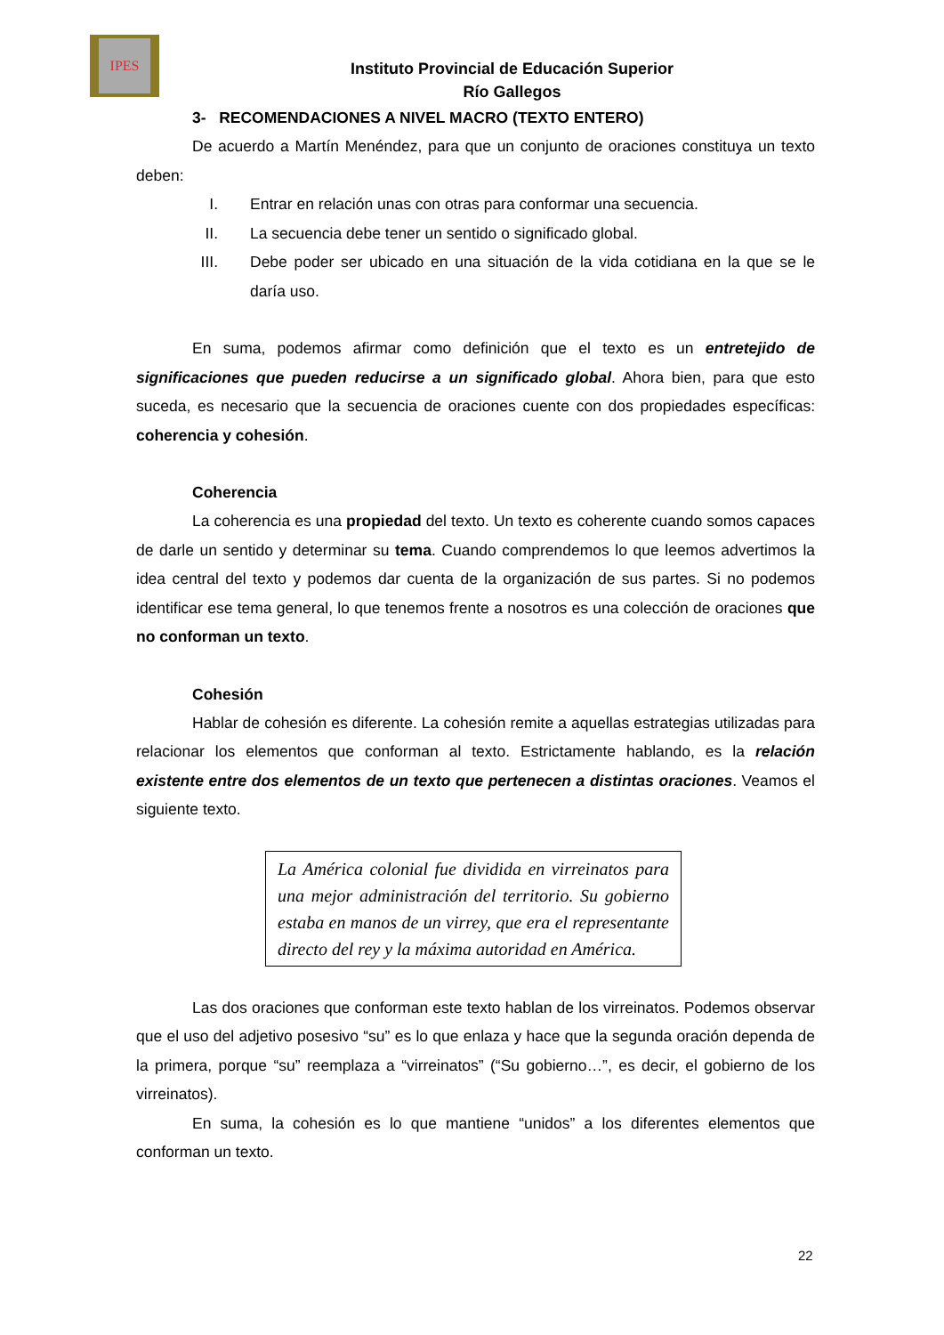IPES
Instituto Provincial de Educación Superior
Río Gallegos
3- RECOMENDACIONES A NIVEL MACRO (TEXTO ENTERO)
De acuerdo a Martín Menéndez, para que un conjunto de oraciones constituya un texto deben:
I. Entrar en relación unas con otras para conformar una secuencia.
II. La secuencia debe tener un sentido o significado global.
III. Debe poder ser ubicado en una situación de la vida cotidiana en la que se le daría uso.
En suma, podemos afirmar como definición que el texto es un entretejido de significaciones que pueden reducirse a un significado global. Ahora bien, para que esto suceda, es necesario que la secuencia de oraciones cuente con dos propiedades específicas: coherencia y cohesión.
Coherencia
La coherencia es una propiedad del texto. Un texto es coherente cuando somos capaces de darle un sentido y determinar su tema. Cuando comprendemos lo que leemos advertimos la idea central del texto y podemos dar cuenta de la organización de sus partes. Si no podemos identificar ese tema general, lo que tenemos frente a nosotros es una colección de oraciones que no conforman un texto.
Cohesión
Hablar de cohesión es diferente. La cohesión remite a aquellas estrategias utilizadas para relacionar los elementos que conforman al texto. Estrictamente hablando, es la relación existente entre dos elementos de un texto que pertenecen a distintas oraciones. Veamos el siguiente texto.
La América colonial fue dividida en virreinatos para una mejor administración del territorio. Su gobierno estaba en manos de un virrey, que era el representante directo del rey y la máxima autoridad en América.
Las dos oraciones que conforman este texto hablan de los virreinatos. Podemos observar que el uso del adjetivo posesivo “su” es lo que enlaza y hace que la segunda oración dependa de la primera, porque “su” reemplaza a “virreinatos” (“Su gobierno…”, es decir, el gobierno de los virreinatos).
En suma, la cohesión es lo que mantiene “unidos” a los diferentes elementos que conforman un texto.
22